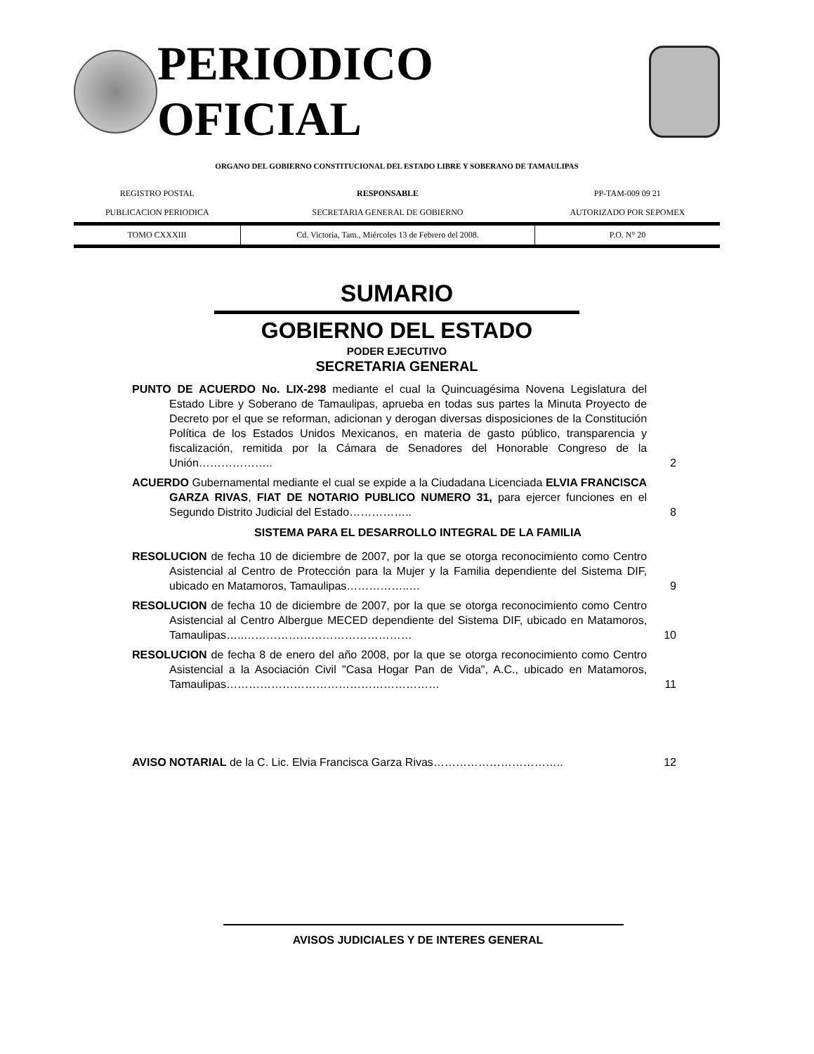PERIODICO OFICIAL
ORGANO DEL GOBIERNO CONSTITUCIONAL DEL ESTADO LIBRE Y SOBERANO DE TAMAULIPAS
| REGISTRO POSTAL | RESPONSABLE | PP-TAM-009 09 21 |
| PUBLICACION PERIODICA | SECRETARIA GENERAL DE GOBIERNO | AUTORIZADO POR SEPOMEX |
| TOMO CXXXIII | Cd. Victoria, Tam., Miércoles 13 de Febrero del 2008. | P.O. N° 20 |
SUMARIO
GOBIERNO DEL ESTADO
PODER EJECUTIVO
SECRETARIA GENERAL
PUNTO DE ACUERDO No. LIX-298 mediante el cual la Quincuagésima Novena Legislatura del Estado Libre y Soberano de Tamaulipas, aprueba en todas sus partes la Minuta Proyecto de Decreto por el que se reforman, adicionan y derogan diversas disposiciones de la Constitución Política de los Estados Unidos Mexicanos, en materia de gasto público, transparencia y fiscalización, remitida por la Cámara de Senadores del Honorable Congreso de la Unión………………..
2
ACUERDO Gubernamental mediante el cual se expide a la Ciudadana Licenciada ELVIA FRANCISCA GARZA RIVAS, FIAT DE NOTARIO PUBLICO NUMERO 31, para ejercer funciones en el Segundo Distrito Judicial del Estado……………..
8
SISTEMA PARA EL DESARROLLO INTEGRAL DE LA FAMILIA
RESOLUCION de fecha 10 de diciembre de 2007, por la que se otorga reconocimiento como Centro Asistencial al Centro de Protección para la Mujer y la Familia dependiente del Sistema DIF, ubicado en Matamoros, Tamaulipas……………..…
9
RESOLUCION de fecha 10 de diciembre de 2007, por la que se otorga reconocimiento como Centro Asistencial al Centro Albergue MECED dependiente del Sistema DIF, ubicado en Matamoros, Tamaulipas…..………………………………………
10
RESOLUCION de fecha 8 de enero del año 2008, por la que se otorga reconocimiento como Centro Asistencial a la Asociación Civil "Casa Hogar Pan de Vida", A.C., ubicado en Matamoros, Tamaulipas…………………………………………………
11
AVISO NOTARIAL de la C. Lic. Elvia Francisca Garza Rivas…………………………….. 12
AVISOS JUDICIALES Y DE INTERES GENERAL